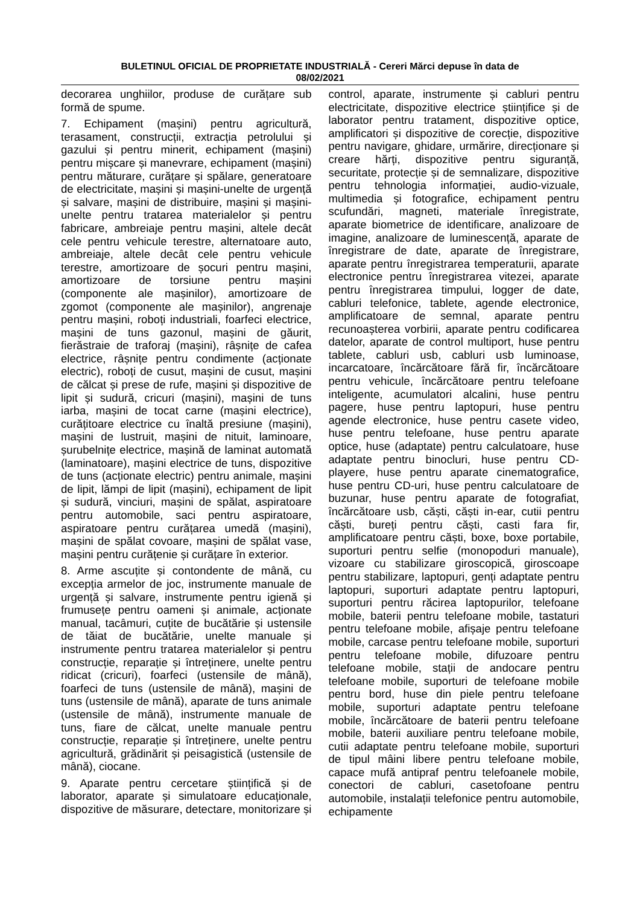BULETINUL OFICIAL DE PROPRIETATE INDUSTRIALĂ - Cereri Mărci depuse în data de
08/02/2021
decorarea unghiilor, produse de curățare sub formă de spume.
7. Echipament (mașini) pentru agricultură, terasament, construcții, extracția petrolului și gazului și pentru minerit, echipament (mașini) pentru mișcare și manevrare, echipament (mașini) pentru măturare, curățare și spălare, generatoare de electricitate, mașini și mașini-unelte de urgență și salvare, mașini de distribuire, mașini și mașini-unelte pentru tratarea materialelor și pentru fabricare, ambreiaje pentru mașini, altele decât cele pentru vehicule terestre, alternatoare auto, ambreiaje, altele decât cele pentru vehicule terestre, amortizoare de șocuri pentru mașini, amortizoare de torsiune pentru mașini (componente ale mașinilor), amortizoare de zgomot (componente ale mașinilor), angrenaje pentru mașini, roboți industriali, foarfeci electrice, mașini de tuns gazonul, mașini de găurit, fierăstraie de traforaj (mașini), râșnițe de cafea electrice, râșnițe pentru condimente (acționate electric), roboți de cusut, mașini de cusut, mașini de călcat și prese de rufe, mașini și dispozitive de lipit și sudură, cricuri (mașini), mașini de tuns iarba, mașini de tocat carne (mașini electrice), curățitoare electrice cu înaltă presiune (mașini), mașini de lustruit, mașini de nituit, laminoare, șurubelnițe electrice, mașină de laminat automată (laminatoare), mașini electrice de tuns, dispozitive de tuns (acționate electric) pentru animale, mașini de lipit, lămpi de lipit (mașini), echipament de lipit și sudură, vinciuri, mașini de spălat, aspiratoare pentru automobile, saci pentru aspiratoare, aspiratoare pentru curățarea umedă (mașini), mașini de spălat covoare, mașini de spălat vase, mașini pentru curățenie și curățare în exterior.
8. Arme ascuțite și contondente de mână, cu excepția armelor de joc, instrumente manuale de urgență și salvare, instrumente pentru igienă și frumusețe pentru oameni și animale, acționate manual, tacâmuri, cuțite de bucătărie și ustensile de tăiat de bucătărie, unelte manuale și instrumente pentru tratarea materialelor și pentru construcție, reparație și întreținere, unelte pentru ridicat (cricuri), foarfeci (ustensile de mână), foarfeci de tuns (ustensile de mână), mașini de tuns (ustensile de mână), aparate de tuns animale (ustensile de mână), instrumente manuale de tuns, fiare de călcat, unelte manuale pentru construcție, reparație și întreținere, unelte pentru agricultură, grădinărit și peisagistică (ustensile de mână), ciocane.
9. Aparate pentru cercetare științifică și de laborator, aparate și simulatoare educaționale, dispozitive de măsurare, detectare, monitorizare și control, aparate, instrumente și cabluri pentru electricitate, dispozitive electrice științifice și de laborator pentru tratament, dispozitive optice, amplificatori și dispozitive de corecție, dispozitive pentru navigare, ghidare, urmărire, direcționare și creare hărți, dispozitive pentru siguranță, securitate, protecție și de semnalizare, dispozitive pentru tehnologia informației, audio-vizuale, multimedia și fotografice, echipament pentru scufundări, magneti, materiale înregistrate, aparate biometrice de identificare, analizoare de imagine, analizoare de luminescență, aparate de înregistrare de date, aparate de înregistrare, aparate pentru înregistrarea temperaturii, aparate electronice pentru înregistrarea vitezei, aparate pentru înregistrarea timpului, logger de date, cabluri telefonice, tablete, agende electronice, amplificatoare de semnal, aparate pentru recunoașterea vorbirii, aparate pentru codificarea datelor, aparate de control multiport, huse pentru tablete, cabluri usb, cabluri usb luminoase, incarcatoare, încărcătoare fără fir, încărcătoare pentru vehicule, încărcătoare pentru telefoane inteligente, acumulatori alcalini, huse pentru pagere, huse pentru laptopuri, huse pentru agende electronice, huse pentru casete video, huse pentru telefoane, huse pentru aparate optice, huse (adaptate) pentru calculatoare, huse adaptate pentru binocluri, huse pentru CD-playere, huse pentru aparate cinematografice, huse pentru CD-uri, huse pentru calculatoare de buzunar, huse pentru aparate de fotografiat, încărcătoare usb, căști, căști in-ear, cutii pentru căști, bureți pentru căști, casti fara fir, amplificatoare pentru căști, boxe, boxe portabile, suporturi pentru selfie (monopoduri manuale), vizoare cu stabilizare giroscopică, giroscoape pentru stabilizare, laptopuri, genți adaptate pentru laptopuri, suporturi adaptate pentru laptopuri, suporturi pentru răcirea laptopurilor, telefoane mobile, baterii pentru telefoane mobile, tastaturi pentru telefoane mobile, afișaje pentru telefoane mobile, carcase pentru telefoane mobile, suporturi pentru telefoane mobile, difuzoare pentru telefoane mobile, stații de andocare pentru telefoane mobile, suporturi de telefoane mobile pentru bord, huse din piele pentru telefoane mobile, suporturi adaptate pentru telefoane mobile, încărcătoare de baterii pentru telefoane mobile, baterii auxiliare pentru telefoane mobile, cutii adaptate pentru telefoane mobile, suporturi de tipul mâini libere pentru telefoane mobile, capace mufă antipraf pentru telefoanele mobile, conectori de cabluri, casetofoane pentru automobile, instalații telefonice pentru automobile, echipamente